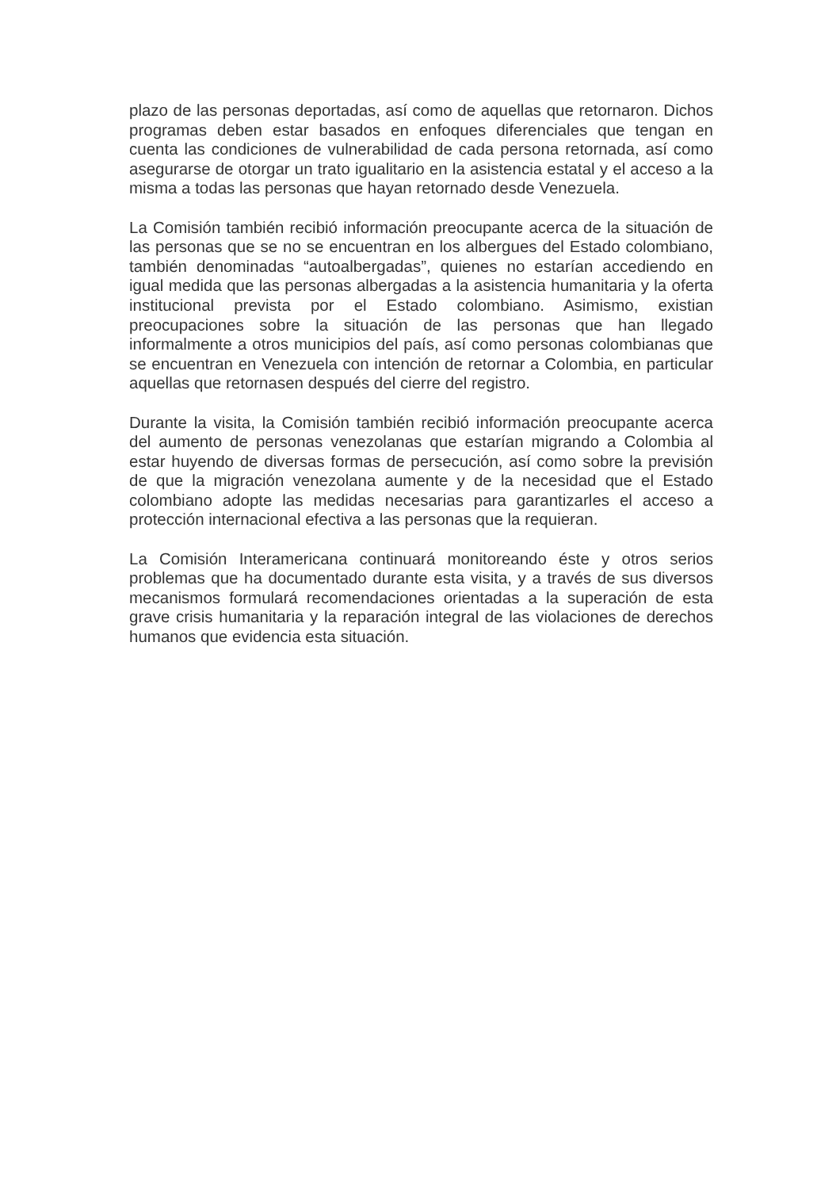plazo de las personas deportadas, así como de aquellas que retornaron. Dichos programas deben estar basados en enfoques diferenciales que tengan en cuenta las condiciones de vulnerabilidad de cada persona retornada, así como asegurarse de otorgar un trato igualitario en la asistencia estatal y el acceso a la misma a todas las personas que hayan retornado desde Venezuela.
La Comisión también recibió información preocupante acerca de la situación de las personas que se no se encuentran en los albergues del Estado colombiano, también denominadas “autoalbergadas”, quienes no estarían accediendo en igual medida que las personas albergadas a la asistencia humanitaria y la oferta institucional prevista por el Estado colombiano. Asimismo, existian preocupaciones sobre la situación de las personas que han llegado informalmente a otros municipios del país, así como personas colombianas que se encuentran en Venezuela con intención de retornar a Colombia, en particular aquellas que retornasen después del cierre del registro.
Durante la visita, la Comisión también recibió información preocupante acerca del aumento de personas venezolanas que estarían migrando a Colombia al estar huyendo de diversas formas de persecución, así como sobre la previsión de que la migración venezolana aumente y de la necesidad que el Estado colombiano adopte las medidas necesarias para garantizarles el acceso a protección internacional efectiva a las personas que la requieran.
La Comisión Interamericana continuará monitoreando éste y otros serios problemas que ha documentado durante esta visita, y a través de sus diversos mecanismos formulará recomendaciones orientadas a la superación de esta grave crisis humanitaria y la reparación integral de las violaciones de derechos humanos que evidencia esta situación.